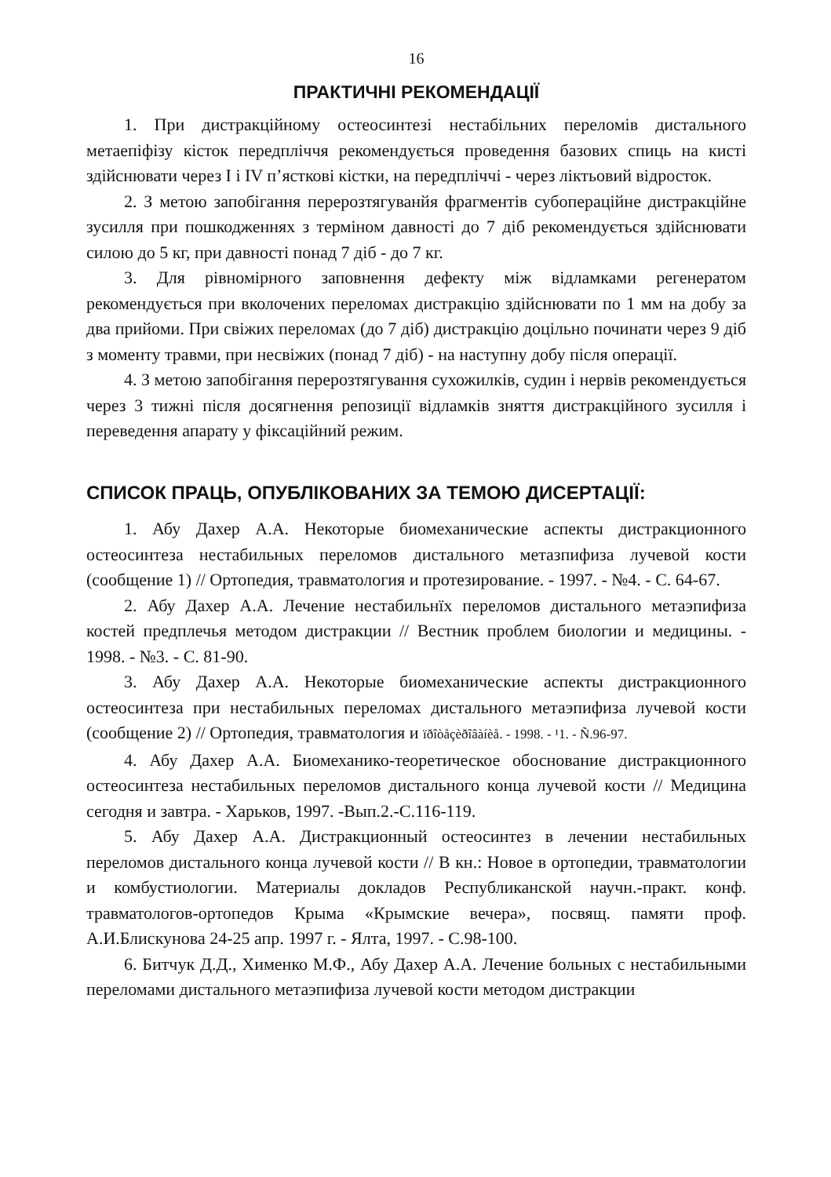16
ПРАКТИЧНІ РЕКОМЕНДАЦІЇ
1. При дистракційному остеосинтезі нестабільних переломів дистального метаепіфізу кісток передпліччя рекомендується проведення базових спиць на кисті здійснювати через І і IV п’ясткові кістки, на передпліччі - через ліктьовий відросток.
2. З метою запобігання перерозтягуванйя фрагментів субопераційне дистракційне зусилля при пошкодженнях з терміном давності до 7 діб рекомендується здійснювати силою до 5 кг, при давності понад 7 діб - до 7 кг.
3. Для рівномірного заповнення дефекту між відламками регенератом рекомендується при вколочених переломах дистракцію здійснювати по 1 мм на добу за два прийоми. При свіжих переломах (до 7 діб) дистракцію доцільно починати через 9 діб з моменту травми, при несвіжих (понад 7 діб) - на наступну добу після операції.
4. З метою запобігання перерозтягування сухожилків, судин і нервів рекомендується через 3 тижні після досягнення репозиції відламків зняття дистракційного зусилля і переведення апарату у фіксаційний режим.
СПИСОК ПРАЦЬ, ОПУБЛІКОВАНИХ ЗА ТЕМОЮ ДИСЕРТАЦІЇ:
1. Абу Дахер А.А. Некоторые биомеханические аспекты дистракционного остеосинтеза нестабильных переломов дистального метазпифиза лучевой кости (сообщение 1) // Ортопедия, травматология и протезирование. - 1997. - №4. - С. 64-67.
2. Абу Дахер А.А. Лечение нестабильнїх переломов дистального метаэпифиза костей предплечья методом дистракции // Вестник проблем биологии и медицины. - 1998. - №3. - С. 81-90.
3. Абу Дахер А.А. Некоторые биомеханические аспекты дистракционного остеосинтеза при нестабильных переломах дистального метаэпифиза лучевой кости (сообщение 2) // Ортопедия, травматология и ïðîòåçèðîâàíèå. - 1998. - ¹1. - Ñ.96-97.
4. Абу Дахер А.А. Биомеханико-теоретическое обоснование дистракционного остеосинтеза нестабильных переломов дистального конца лучевой кости // Медицина сегодня и завтра. - Харьков, 1997. -Вып.2.-С.116-119.
5. Абу Дахер А.А. Дистракционный остеосинтез в лечении нестабильных переломов дистального конца лучевой кости // В кн.: Новое в ортопедии, травматологии и комбустиологии. Материалы докладов Республиканской научн.-практ. конф. травматологов-ортопедов Крыма «Крымские вечера», посвящ. памяти проф. А.И.Блискунова 24-25 апр. 1997 г. - Ялта, 1997. - С.98-100.
6. Битчук Д.Д., Хименко М.Ф., Абу Дахер А.А. Лечение больных с нестабильными переломами дистального метаэпифиза лучевой кости методом дистракции